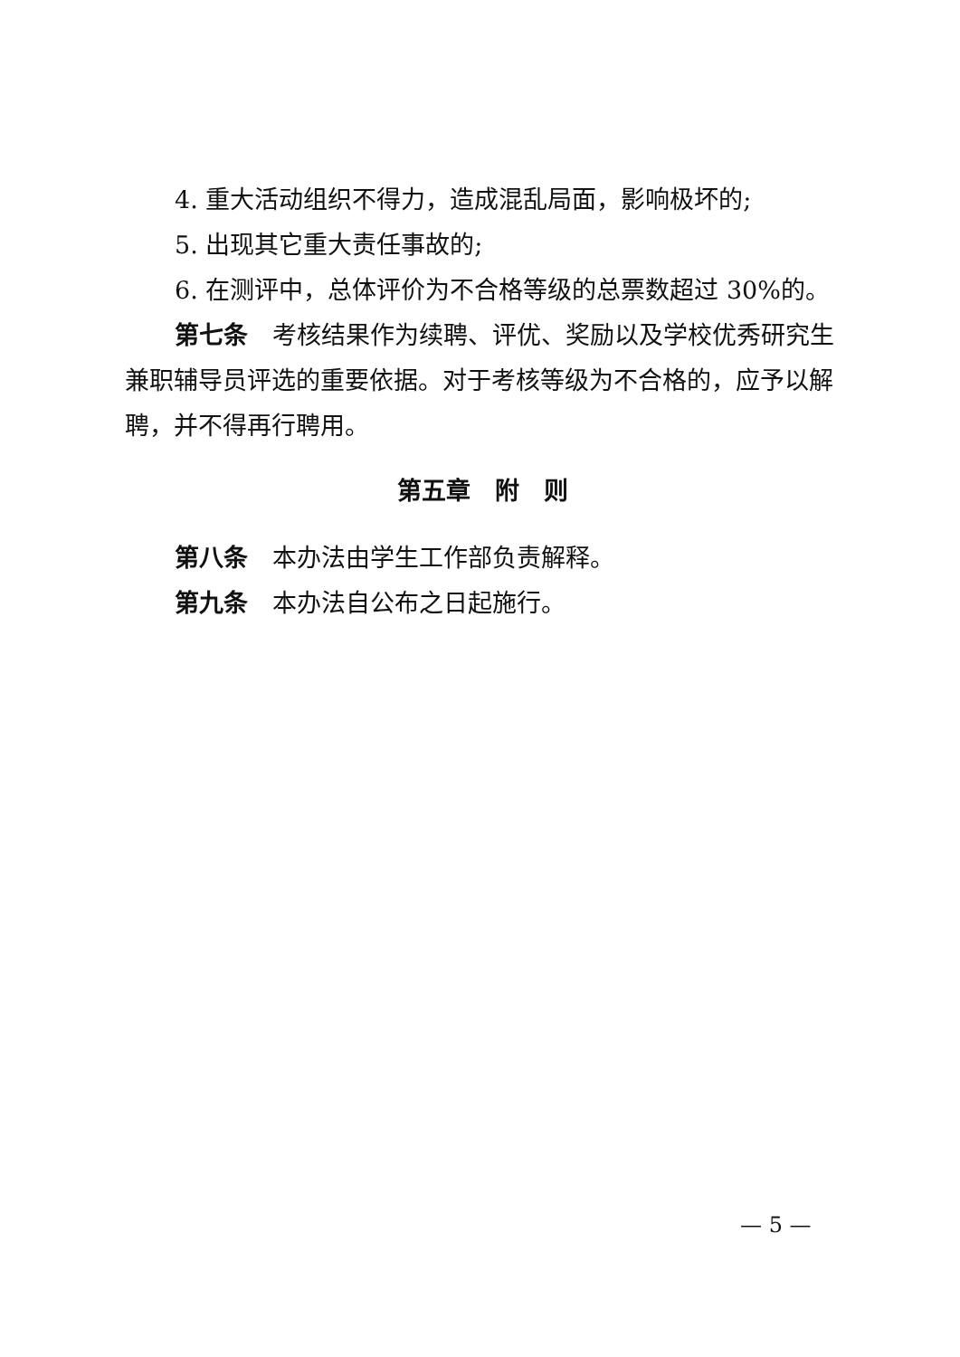4. 重大活动组织不得力，造成混乱局面，影响极坏的;
5. 出现其它重大责任事故的;
6. 在测评中，总体评价为不合格等级的总票数超过 30%的。
第七条　考核结果作为续聘、评优、奖励以及学校优秀研究生兼职辅导员评选的重要依据。对于考核等级为不合格的，应予以解聘，并不得再行聘用。
第五章　附　则
第八条　本办法由学生工作部负责解释。
第九条　本办法自公布之日起施行。
— 5 —